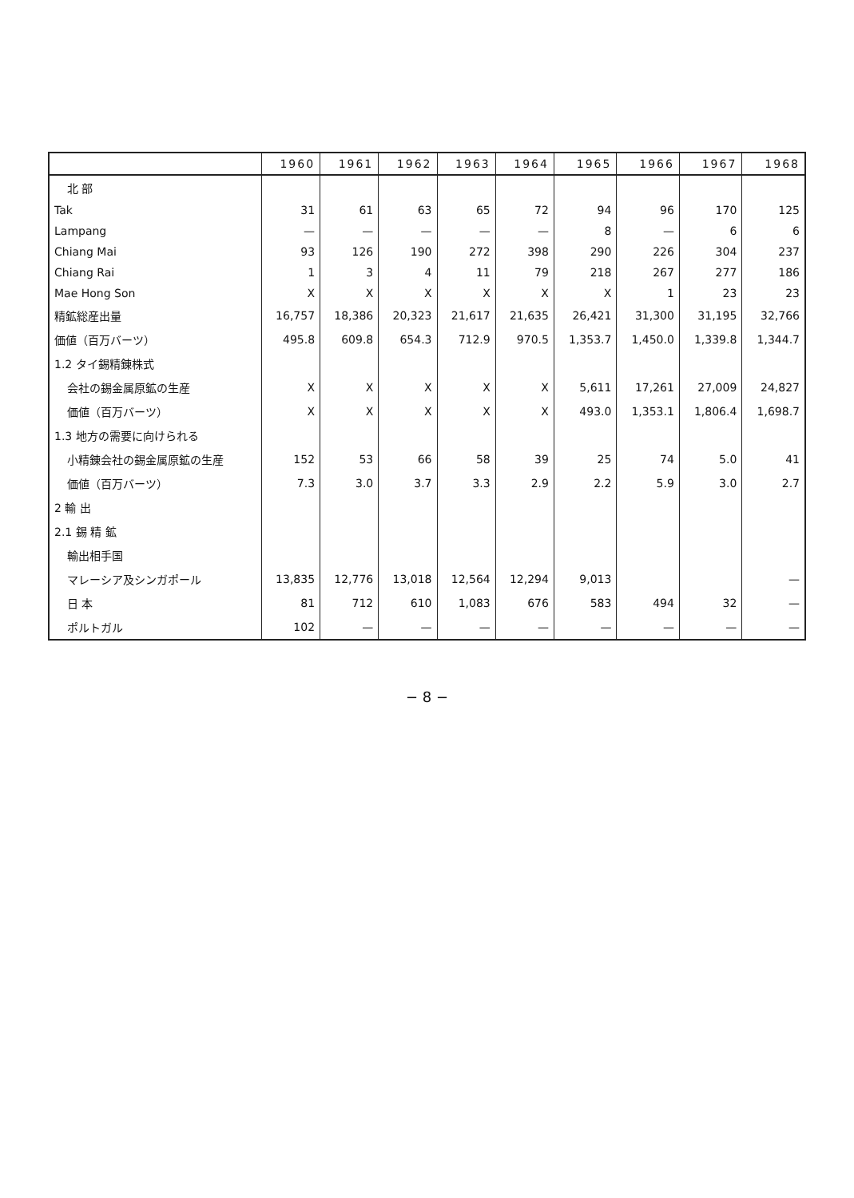| | 1960 | 1961 | 1962 | 1963 | 1964 | 1965 | 1966 | 1967 | 1968 |
| --- | --- | --- | --- | --- | --- | --- | --- | --- | --- |
| 北 部 | | | | | | | | | |
| Tak | 31 | 61 | 63 | 65 | 72 | 94 | 96 | 170 | 125 |
| Lampang | — | — | — | — | — | 8 | — | 6 | 6 |
| Chiang Mai | 93 | 126 | 190 | 272 | 398 | 290 | 226 | 304 | 237 |
| Chiang Rai | 1 | 3 | 4 | 11 | 79 | 218 | 267 | 277 | 186 |
| Mae Hong Son | X | X | X | X | X | X | 1 | 23 | 23 |
| 精鉱総産出量 | 16,757 | 18,386 | 20,323 | 21,617 | 21,635 | 26,421 | 31,300 | 31,195 | 32,766 |
| 価値（百万バーツ） | 495.8 | 609.8 | 654.3 | 712.9 | 970.5 | 1,353.7 | 1,450.0 | 1,339.8 | 1,344.7 |
| 1.2 タイ錫精錬株式 | | | | | | | | | |
| 会社の錫金属原鉱の生産 | X | X | X | X | X | 5,611 | 17,261 | 27,009 | 24,827 |
| 価値（百万バーツ） | X | X | X | X | X | 493.0 | 1,353.1 | 1,806.4 | 1,698.7 |
| 1.3 地方の需要に向けられる | | | | | | | | | |
| 小精錬会社の錫金属原鉱の生産 | 152 | 53 | 66 | 58 | 39 | 25 | 74 | 5.0 | 41 |
| 価値（百万バーツ） | 7.3 | 3.0 | 3.7 | 3.3 | 2.9 | 2.2 | 5.9 | 3.0 | 2.7 |
| 2 輸 出 | | | | | | | | | |
| 2.1 錫 精 鉱 | | | | | | | | | |
| 輸出相手国 | | | | | | | | | |
| マレーシア及シンガポール | 13,835 | 12,776 | 13,018 | 12,564 | 12,294 | 9,013 | | | — |
| 日 本 | 81 | 712 | 610 | 1,083 | 676 | 583 | 494 | 32 | — |
| ポルトガル | 102 | — | — | — | — | — | — | — | — |
− 8 −